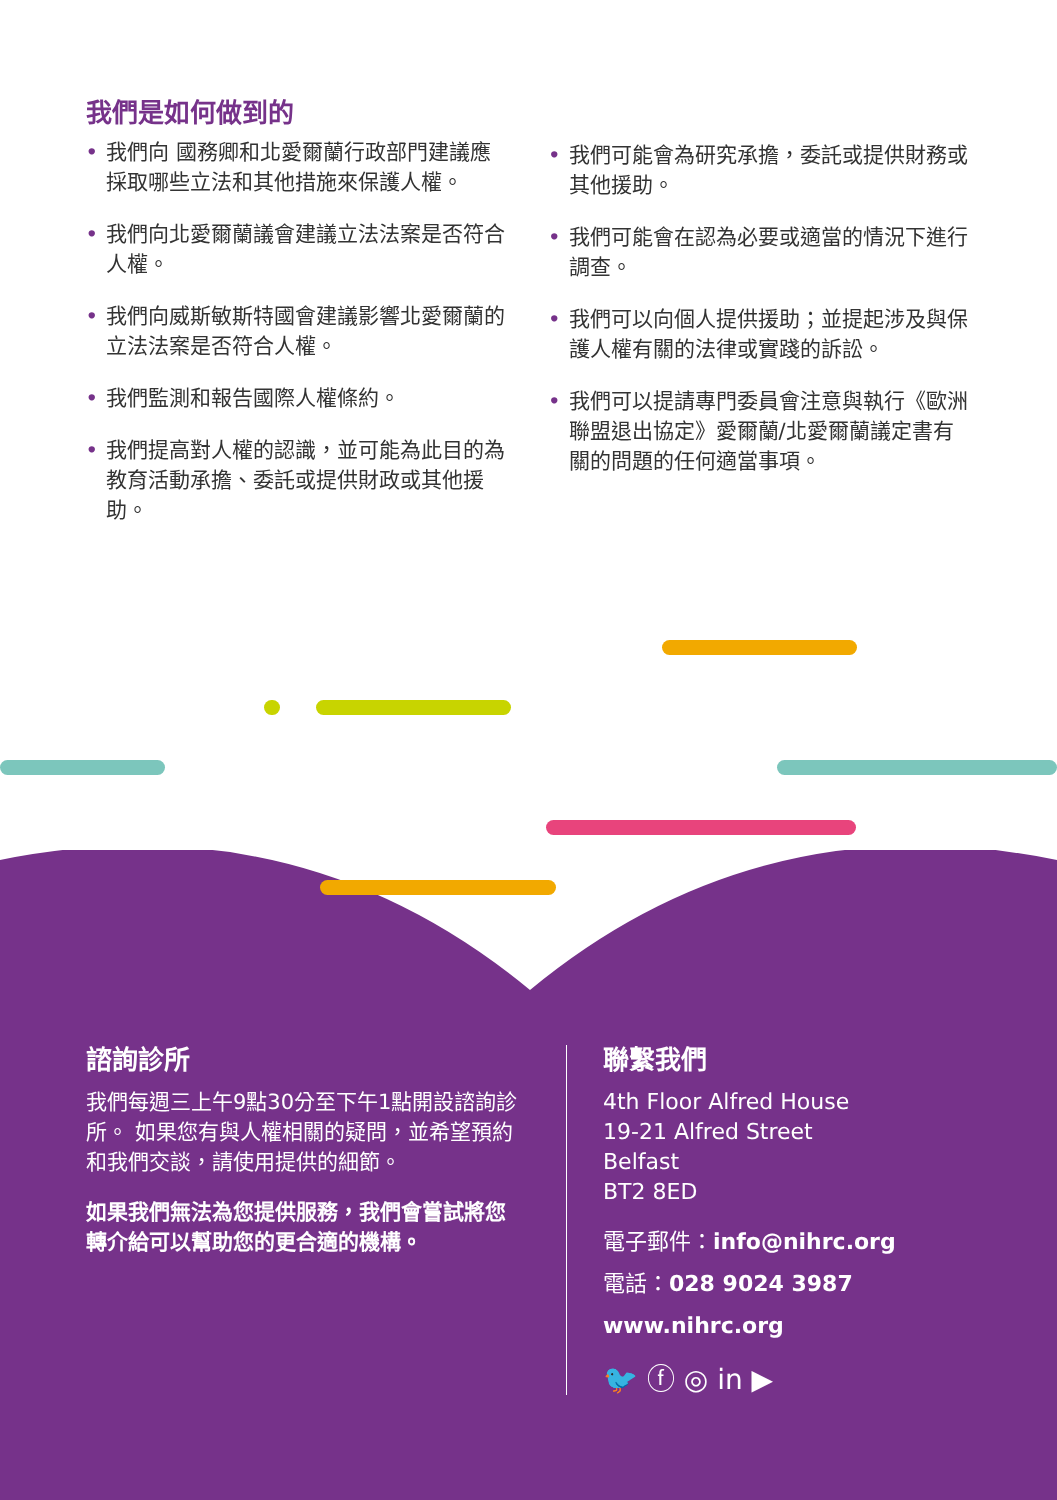我們是如何做到的
• 我們向 國務卿和北愛爾蘭行政部門建議應採取哪些立法和其他措施來保護人權。
• 我們向北愛爾蘭議會建議立法法案是否符合人權。
• 我們向威斯敏斯特國會建議影響北愛爾蘭的立法法案是否符合人權。
• 我們監測和報告國際人權條約。
• 我們提高對人權的認識，並可能為此目的為教育活動承擔、委託或提供財政或其他援助。
• 我們可能會為研究承擔，委託或提供財務或其他援助。
• 我們可能會在認為必要或適當的情況下進行調查。
• 我們可以向個人提供援助；並提起涉及與保護人權有關的法律或實踐的訴訟。
• 我們可以提請專門委員會注意與執行《歐洲聯盟退出協定》愛爾蘭/北愛爾蘭議定書有關的問題的任何適當事項。
諮詢診所
我們每週三上午9點30分至下午1點開設諮詢診所。 如果您有與人權相關的疑問，並希望預約和我們交談，請使用提供的細節。
如果我們無法為您提供服務，我們會嘗試將您轉介給可以幫助您的更合適的機構。
聯繫我們
4th Floor Alfred House
19-21 Alfred Street
Belfast
BT2 8ED
電子郵件：info@nihrc.org
電話：028 9024 3987
www.nihrc.org
🐦 ⓕ ◎ in ▶